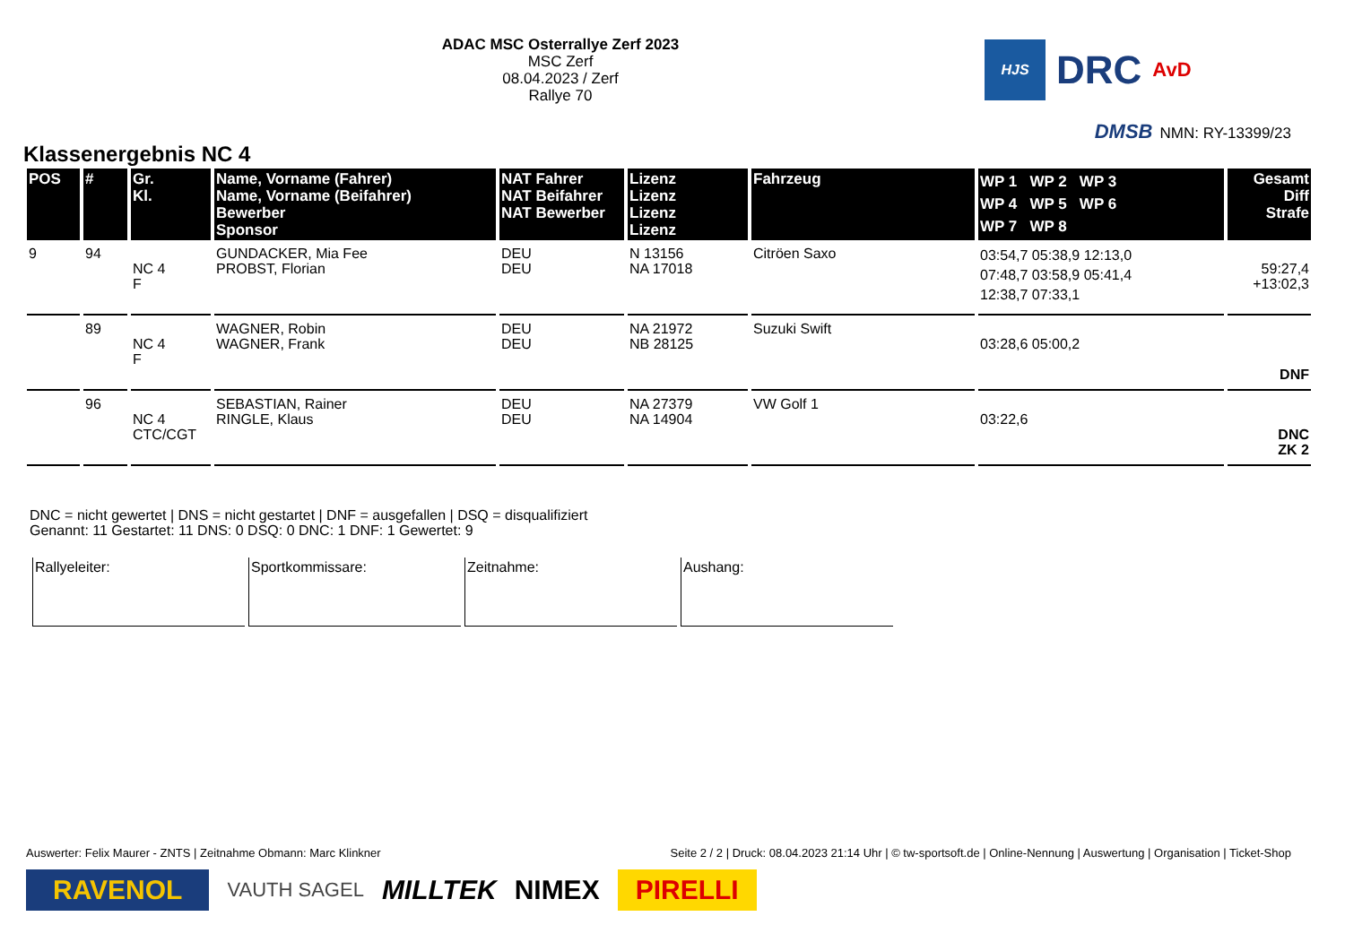ADAC MSC Osterrallye Zerf 2023
MSC Zerf
08.04.2023 / Zerf
Rallye 70
HJS
DRC
AvD
DMSB NMN: RY-13399/23
Klassenergebnis NC 4
| POS | # | Gr. Kl. | Name, Vorname (Fahrer) Name, Vorname (Beifahrer) Bewerber Sponsor | NAT Fahrer NAT Beifahrer NAT Bewerber | Lizenz Lizenz Lizenz Lizenz | Fahrzeug | WP 1 WP 2 WP 3 WP 4 WP 5 WP 6 WP 7 WP 8 | Gesamt Diff Strafe |
| --- | --- | --- | --- | --- | --- | --- | --- | --- |
| 9 | 94 | NC 4 F | GUNDACKER, Mia Fee PROBST, Florian | DEU DEU | N 13156 NA 17018 | Citröen Saxo | 03:54,7 05:38,9 12:13,0 07:48,7 03:58,9 05:41,4 12:38,7 07:33,1 | 59:27,4 +13:02,3 |
| | 89 | NC 4 F | WAGNER, Robin WAGNER, Frank | DEU DEU | NA 21972 NB 28125 | Suzuki Swift | 03:28,6 05:00,2 | DNF |
| | 96 | NC 4 CTC/CGT | SEBASTIAN, Rainer RINGLE, Klaus | DEU DEU | NA 27379 NA 14904 | VW Golf 1 | 03:22,6 | DNC ZK 2 |
DNC = nicht gewertet | DNS = nicht gestartet | DNF = ausgefallen | DSQ = disqualifiziert
Genannt: 11 Gestartet: 11 DNS: 0 DSQ: 0 DNC: 1 DNF: 1 Gewertet: 9
Rallyeleiter: Sportkommissare: Zeitnahme: Aushang:
Auswerter: Felix Maurer - ZNTS | Zeitnahme Obmann: Marc Klinkner Seite 2 / 2 | Druck: 08.04.2023 21:14 Uhr | © tw-sportsoft.de | Online-Nennung | Auswertung | Organisation | Ticket-Shop
RAVENOL VAUTH SAGEL MILLTEK NIMEX PIRELLI